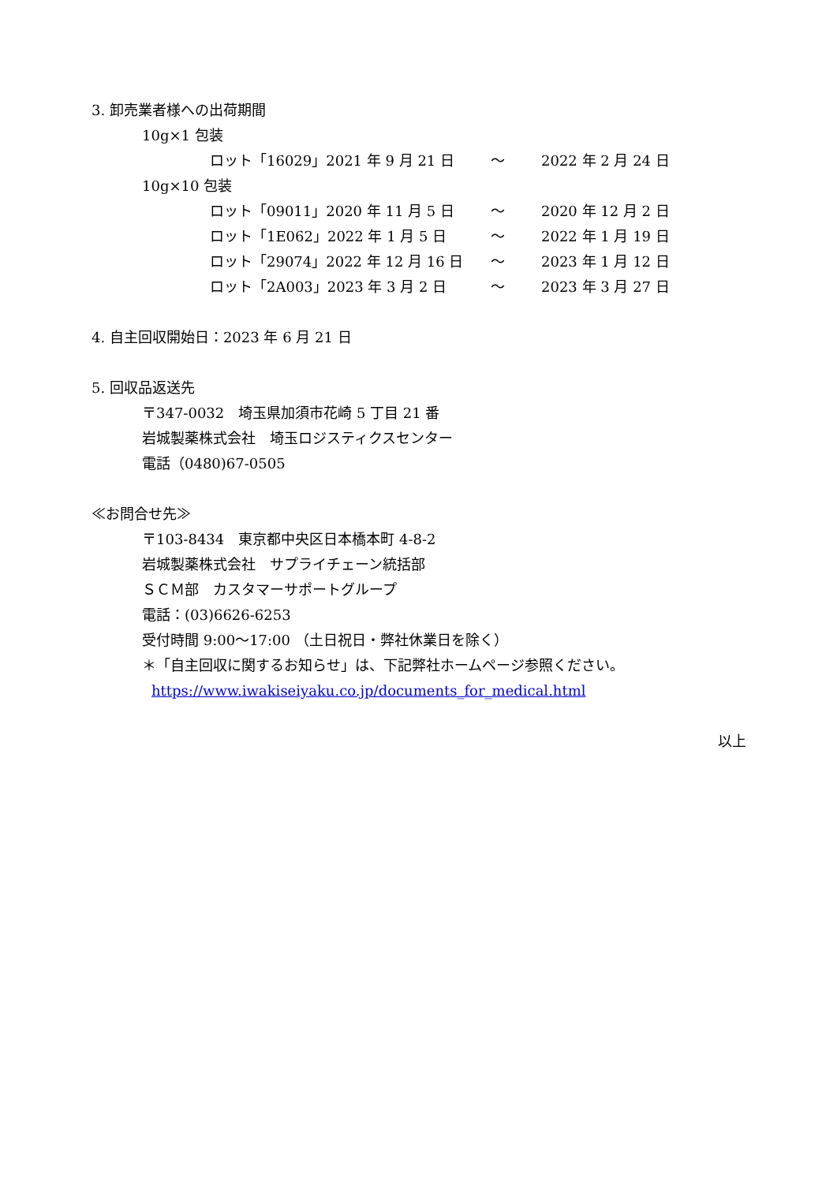3. 卸売業者様への出荷期間
10g×1 包装
| ロット「16029」2021 年 9 月 21 日 | ～ | 2022 年 2 月 24 日 |
10g×10 包装
| ロット「09011」2020 年 11 月 5 日 | ～ | 2020 年 12 月 2 日 |
| ロット「1E062」2022 年 1 月 5 日 | ～ | 2022 年 1 月 19 日 |
| ロット「29074」2022 年 12 月 16 日 | ～ | 2023 年 1 月 12 日 |
| ロット「2A003」2023 年 3 月 2 日 | ～ | 2023 年 3 月 27 日 |
4. 自主回収開始日：2023 年 6 月 21 日
5. 回収品返送先
〒347-0032　埼玉県加須市花崎 5 丁目 21 番
岩城製薬株式会社　埼玉ロジスティクスセンター
電話（0480)67-0505
≪お問合せ先≫
〒103-8434　東京都中央区日本橋本町 4-8-2
岩城製薬株式会社　サプライチェーン統括部
ＳＣＭ部　カスタマーサポートグループ
電話：(03)6626-6253
受付時間 9:00～17:00 （土日祝日・弊社休業日を除く）
＊「自主回収に関するお知らせ」は、下記弊社ホームページ参照ください。
https://www.iwakiseiyaku.co.jp/documents_for_medical.html
以上